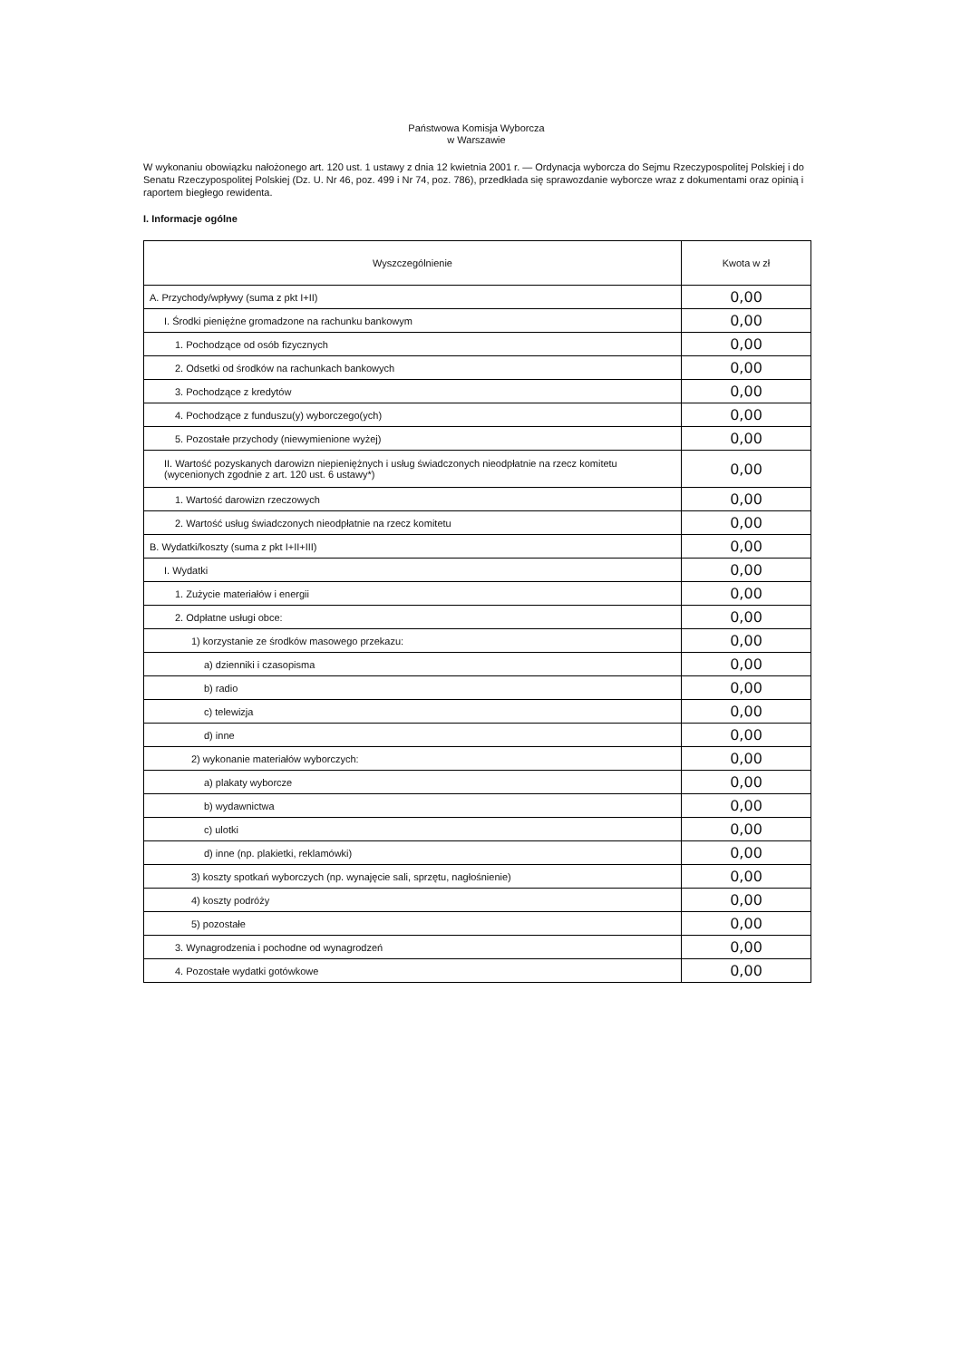Państwowa Komisja Wyborcza
w Warszawie
W wykonaniu obowiązku nałożonego art. 120 ust. 1 ustawy z dnia 12 kwietnia 2001 r. — Ordynacja wyborcza do Sejmu Rzeczypospolitej Polskiej i do Senatu Rzeczypospolitej Polskiej (Dz. U. Nr 46, poz. 499 i Nr 74, poz. 786), przedkłada się sprawozdanie wyborcze wraz z dokumentami oraz opinią i raportem biegłego rewidenta.
I. Informacje ogólne
| Wyszczególnienie | Kwota w zł |
| --- | --- |
| A. Przychody/wpływy (suma z pkt I+II) | 0,00 |
| I. Środki pieniężne gromadzone na rachunku bankowym | 0,00 |
| 1. Pochodzące od osób fizycznych | 0,00 |
| 2. Odsetki od środków na rachunkach bankowych | 0,00 |
| 3. Pochodzące z kredytów | 0,00 |
| 4. Pochodzące z funduszu(y) wyborczego(ych) | 0,00 |
| 5. Pozostałe przychody (niewymienione wyżej) | 0,00 |
| II. Wartość pozyskanych darowizn niepieniężnych i usług świadczonych nieodpłatnie na rzecz komitetu (wycenionych zgodnie z art. 120 ust. 6 ustawy*) | 0,00 |
| 1. Wartość darowizn rzeczowych | 0,00 |
| 2. Wartość usług świadczonych nieodpłatnie na rzecz komitetu | 0,00 |
| B. Wydatki/koszty (suma z pkt I+II+III) | 0,00 |
| I. Wydatki | 0,00 |
| 1. Zużycie materiałów i energii | 0,00 |
| 2. Odpłatne usługi obce: | 0,00 |
| 1) korzystanie ze środków masowego przekazu: | 0,00 |
| a) dzienniki i czasopisma | 0,00 |
| b) radio | 0,00 |
| c) telewizja | 0,00 |
| d) inne | 0,00 |
| 2) wykonanie materiałów wyborczych: | 0,00 |
| a) plakaty wyborcze | 0,00 |
| b) wydawnictwa | 0,00 |
| c) ulotki | 0,00 |
| d) inne (np. plakietki, reklamówki) | 0,00 |
| 3) koszty spotkań wyborczych (np. wynajęcie sali, sprzętu, nagłośnienie) | 0,00 |
| 4) koszty podróży | 0,00 |
| 5) pozostałe | 0,00 |
| 3. Wynagrodzenia i pochodne od wynagrodzeń | 0,00 |
| 4. Pozostałe wydatki gotówkowe | 0,00 |